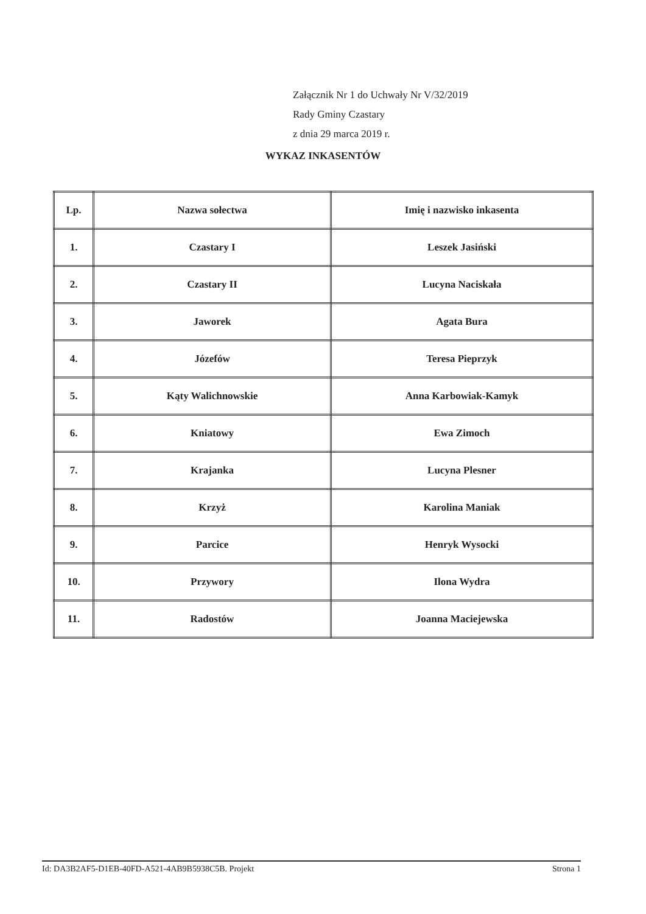Załącznik Nr 1 do Uchwały Nr V/32/2019
Rady Gminy Czastary
z dnia 29 marca 2019 r.
WYKAZ INKASENTÓW
| Lp. | Nazwa sołectwa | Imię i nazwisko inkasenta |
| --- | --- | --- |
| 1. | Czastary I | Leszek Jasiński |
| 2. | Czastary II | Lucyna Naciskała |
| 3. | Jaworek | Agata Bura |
| 4. | Józefów | Teresa Pieprzyk |
| 5. | Kąty Walichnowskie | Anna Karbowiak-Kamyk |
| 6. | Kniatowy | Ewa Zimoch |
| 7. | Krajanka | Lucyna Plesner |
| 8. | Krzyż | Karolina Maniak |
| 9. | Parcice | Henryk Wysocki |
| 10. | Przywory | Ilona Wydra |
| 11. | Radostów | Joanna Maciejewska |
Id: DA3B2AF5-D1EB-40FD-A521-4AB9B5938C5B. Projekt Strona 1